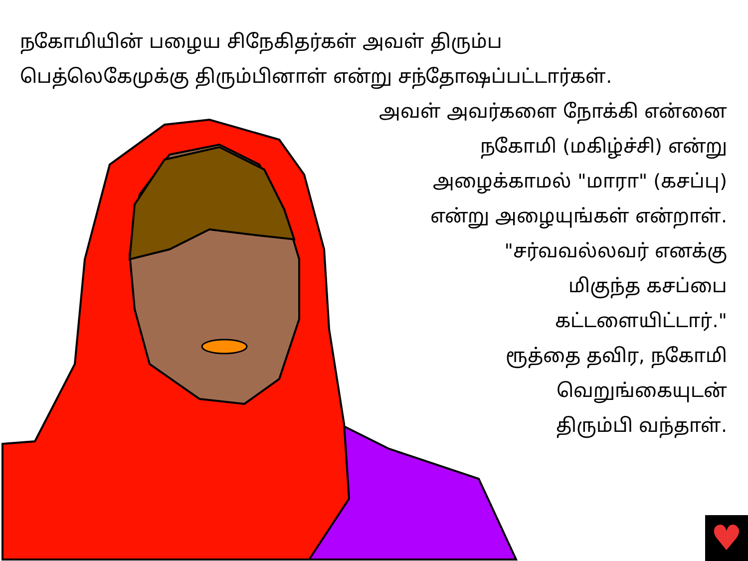நகோமியின் பழைய சிநேகிதர்கள் அவள் திரும்ப
பெத்லெகேமுக்கு திரும்பினாள் என்று சந்தோஷப்பட்டார்கள்.
அவள் அவர்களை நோக்கி என்னை
நகோமி (மகிழ்ச்சி) என்று
அழைக்காமல் "மாரா" (கசப்பு)
என்று அழையுங்கள் என்றாள்.
"சர்வவல்லவர் எனக்கு
மிகுந்த கசப்பை
கட்டளையிட்டார்."
ரூத்தை தவிர, நகோமி
வெறுங்கையுடன்
திரும்பி வந்தாள்.
♥